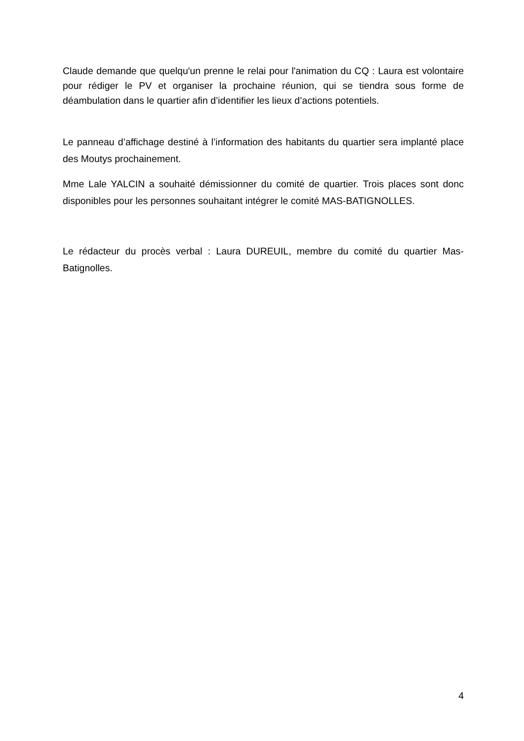Claude demande que quelqu'un prenne le relai pour l'animation du CQ : Laura est volontaire pour rédiger le PV et organiser la prochaine réunion, qui se tiendra sous forme de déambulation dans le quartier afin d’identifier les lieux d’actions potentiels.
Le panneau d’affichage destiné à l’information des habitants du quartier sera implanté place des Moutys prochainement.
Mme Lale YALCIN a souhaité démissionner du comité de quartier. Trois places sont donc disponibles pour les personnes souhaitant intégrer le comité MAS-BATIGNOLLES.
Le rédacteur du procès verbal : Laura DUREUIL, membre du comité du quartier Mas-Batignolles.
4